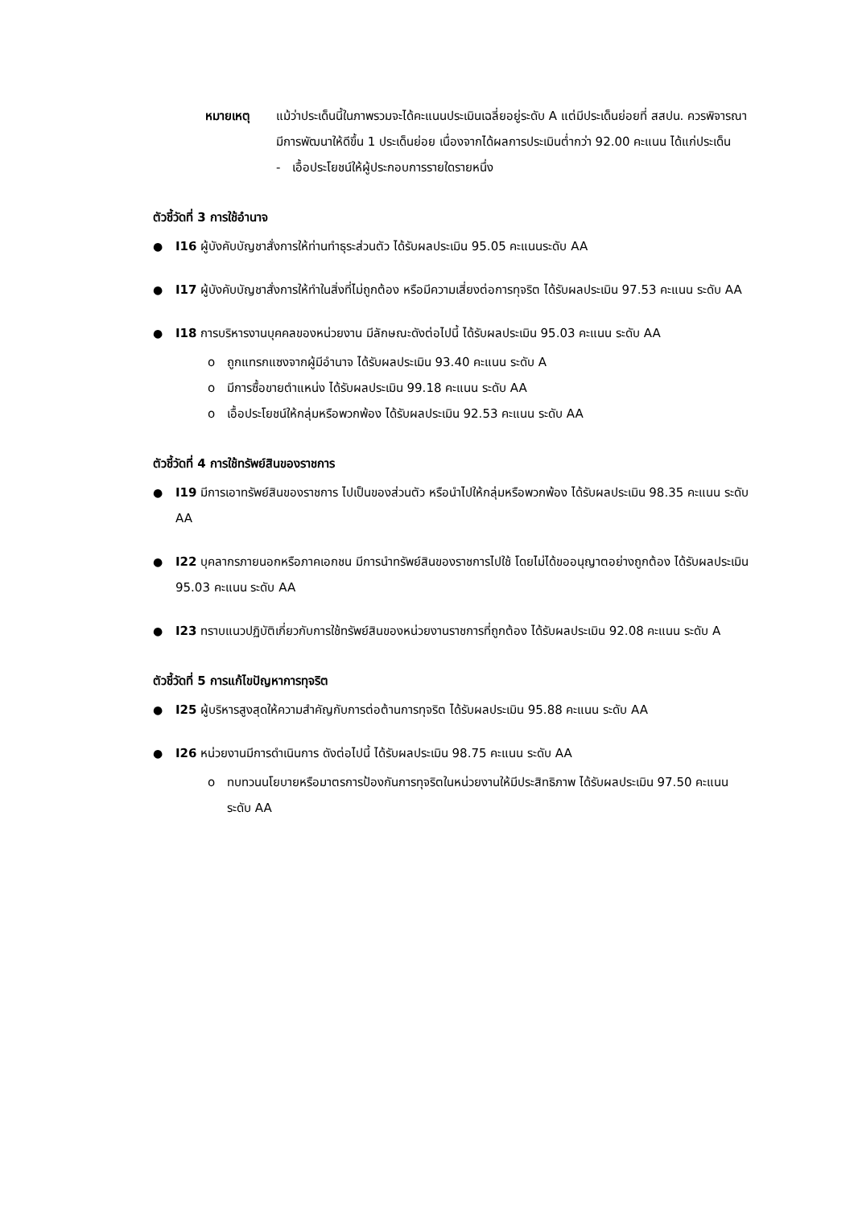หมายเหตุ แม้ว่าประเด็นนี้ในภาพรวมจะได้คะแนนประเมินเฉลี่ยอยู่ระดับ A แต่มีประเด็นย่อยที่ สสปน. ควรพิจารณามีการพัฒนาให้ดีขึ้น 1 ประเด็นย่อย เนื่องจากได้ผลการประเมินต่ำกว่า 92.00 คะแนน ได้แก่ประเด็น
- เอื้อประโยชน์ให้ผู้ประกอบการรายใดรายหนึ่ง
ตัวชี้วัดที่ 3 การใช้อำนาจ
● I16 ผู้บังคับบัญชาสั่งการให้ท่านทำธุระส่วนตัว ได้รับผลประเมิน 95.05 คะแนนระดับ AA
● I17 ผู้บังคับบัญชาสั่งการให้ทำในสิ่งที่ไม่ถูกต้อง หรือมีความเสี่ยงต่อการทุจริต ได้รับผลประเมิน 97.53 คะแนน ระดับ AA
● I18 การบริหารงานบุคคลของหน่วยงาน มีลักษณะดังต่อไปนี้ ได้รับผลประเมิน 95.03 คะแนน ระดับ AA
o ถูกแทรกแซงจากผู้มีอำนาจ ได้รับผลประเมิน 93.40 คะแนน ระดับ A
o มีการซื้อขายตำแหน่ง ได้รับผลประเมิน 99.18 คะแนน ระดับ AA
o เอื้อประโยชน์ให้กลุ่มหรือพวกพ้อง ได้รับผลประเมิน 92.53 คะแนน ระดับ AA
ตัวชี้วัดที่ 4 การใช้ทรัพย์สินของราชการ
● I19 มีการเอาทรัพย์สินของราชการ ไปเป็นของส่วนตัว หรือนำไปให้กลุ่มหรือพวกพ้อง ได้รับผลประเมิน 98.35 คะแนน ระดับ AA
● I22 บุคลากรภายนอกหรือภาคเอกชน มีการนำทรัพย์สินของราชการไปใช้ โดยไม่ได้ขออนุญาตอย่างถูกต้อง ได้รับผลประเมิน 95.03 คะแนน ระดับ AA
● I23 ทราบแนวปฏิบัติเกี่ยวกับการใช้ทรัพย์สินของหน่วยงานราชการที่ถูกต้อง ได้รับผลประเมิน 92.08 คะแนน ระดับ A
ตัวชี้วัดที่ 5 การแก้ไขปัญหาการทุจริต
● I25 ผู้บริหารสูงสุดให้ความสำคัญกับการต่อต้านการทุจริต ได้รับผลประเมิน 95.88 คะแนน ระดับ AA
● I26 หน่วยงานมีการดำเนินการ ดังต่อไปนี้ ได้รับผลประเมิน 98.75 คะแนน ระดับ AA
o ทบทวนนโยบายหรือมาตรการป้องกันการทุจริตในหน่วยงานให้มีประสิทธิภาพ ได้รับผลประเมิน 97.50 คะแนน ระดับ AA